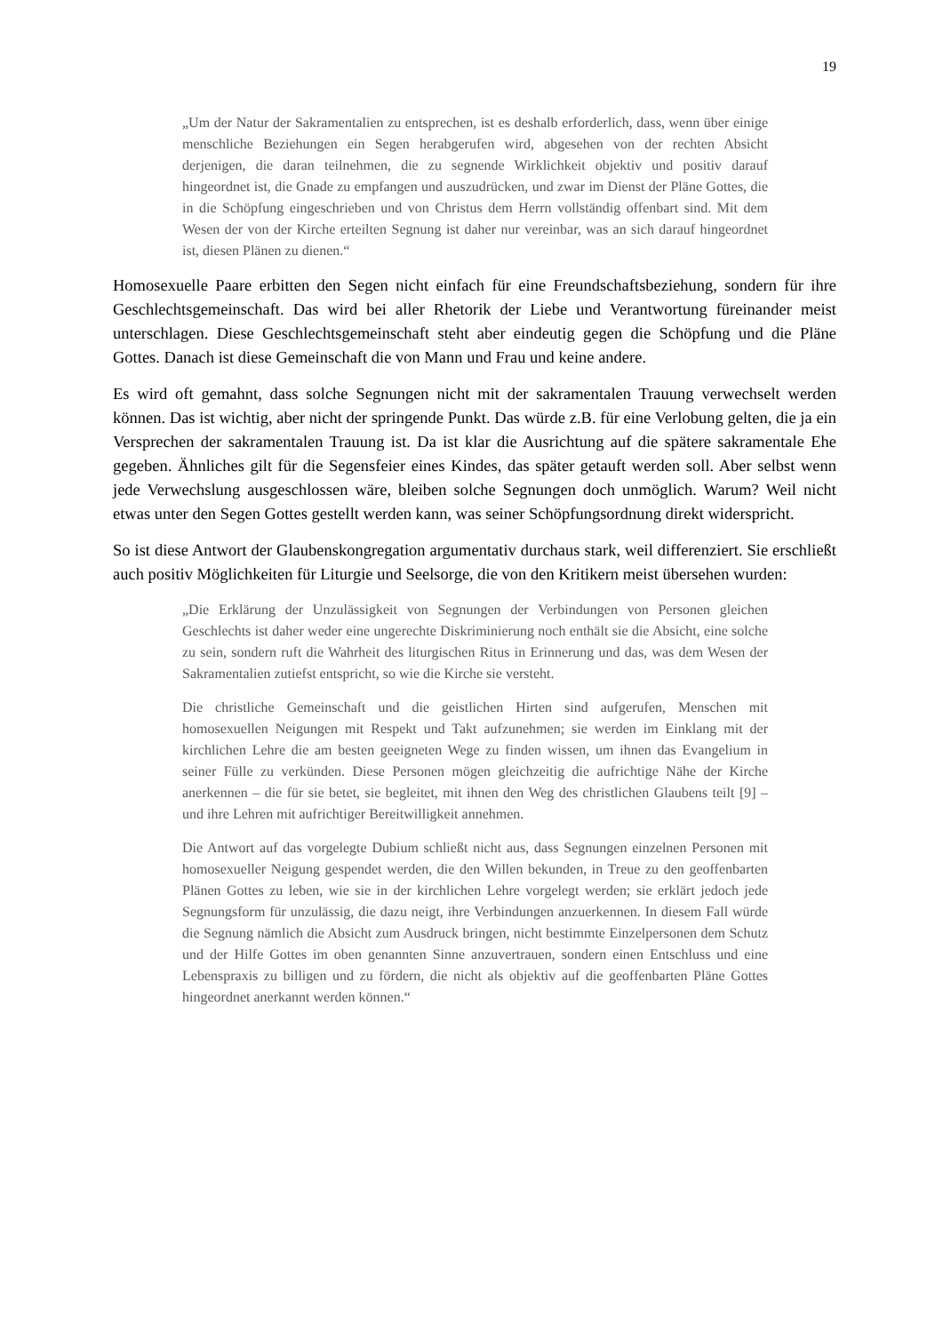19
„Um der Natur der Sakramentalien zu entsprechen, ist es deshalb erforderlich, dass, wenn über einige menschliche Beziehungen ein Segen herabgerufen wird, abgesehen von der rechten Absicht derjenigen, die daran teilnehmen, die zu segnende Wirklichkeit objektiv und positiv darauf hingeordnet ist, die Gnade zu empfangen und auszudrücken, und zwar im Dienst der Pläne Gottes, die in die Schöpfung eingeschrieben und von Christus dem Herrn vollständig offenbart sind. Mit dem Wesen der von der Kirche erteilten Segnung ist daher nur vereinbar, was an sich darauf hingeordnet ist, diesen Plänen zu dienen.“
Homosexuelle Paare erbitten den Segen nicht einfach für eine Freundschaftsbeziehung, sondern für ihre Geschlechtsgemeinschaft. Das wird bei aller Rhetorik der Liebe und Verantwortung füreinander meist unterschlagen. Diese Geschlechtsgemeinschaft steht aber eindeutig gegen die Schöpfung und die Pläne Gottes. Danach ist diese Gemeinschaft die von Mann und Frau und keine andere.
Es wird oft gemahnt, dass solche Segnungen nicht mit der sakramentalen Trauung verwechselt werden können. Das ist wichtig, aber nicht der springende Punkt. Das würde z.B. für eine Verlobung gelten, die ja ein Versprechen der sakramentalen Trauung ist. Da ist klar die Ausrichtung auf die spätere sakramentale Ehe gegeben. Ähnliches gilt für die Segensfeier eines Kindes, das später getauft werden soll. Aber selbst wenn jede Verwechslung ausgeschlossen wäre, bleiben solche Segnungen doch unmöglich. Warum? Weil nicht etwas unter den Segen Gottes gestellt werden kann, was seiner Schöpfungsordnung direkt widerspricht.
So ist diese Antwort der Glaubenskongregation argumentativ durchaus stark, weil differenziert. Sie erschließt auch positiv Möglichkeiten für Liturgie und Seelsorge, die von den Kritikern meist übersehen wurden:
„Die Erklärung der Unzulässigkeit von Segnungen der Verbindungen von Personen gleichen Geschlechts ist daher weder eine ungerechte Diskriminierung noch enthält sie die Absicht, eine solche zu sein, sondern ruft die Wahrheit des liturgischen Ritus in Erinnerung und das, was dem Wesen der Sakramentalien zutiefst entspricht, so wie die Kirche sie versteht.
Die christliche Gemeinschaft und die geistlichen Hirten sind aufgerufen, Menschen mit homosexuellen Neigungen mit Respekt und Takt aufzunehmen; sie werden im Einklang mit der kirchlichen Lehre die am besten geeigneten Wege zu finden wissen, um ihnen das Evangelium in seiner Fülle zu verkünden. Diese Personen mögen gleichzeitig die aufrichtige Nähe der Kirche anerkennen – die für sie betet, sie begleitet, mit ihnen den Weg des christlichen Glaubens teilt [9] – und ihre Lehren mit aufrichtiger Bereitwilligkeit annehmen.
Die Antwort auf das vorgelegte Dubium schließt nicht aus, dass Segnungen einzelnen Personen mit homosexueller Neigung gespendet werden, die den Willen bekunden, in Treue zu den geoffenbarten Plänen Gottes zu leben, wie sie in der kirchlichen Lehre vorgelegt werden; sie erklärt jedoch jede Segnungsform für unzulässig, die dazu neigt, ihre Verbindungen anzuerkennen. In diesem Fall würde die Segnung nämlich die Absicht zum Ausdruck bringen, nicht bestimmte Einzelpersonen dem Schutz und der Hilfe Gottes im oben genannten Sinne anzuvertrauen, sondern einen Entschluss und eine Lebenspraxis zu billigen und zu fördern, die nicht als objektiv auf die geoffenbarten Pläne Gottes hingeordnet anerkannt werden können.“